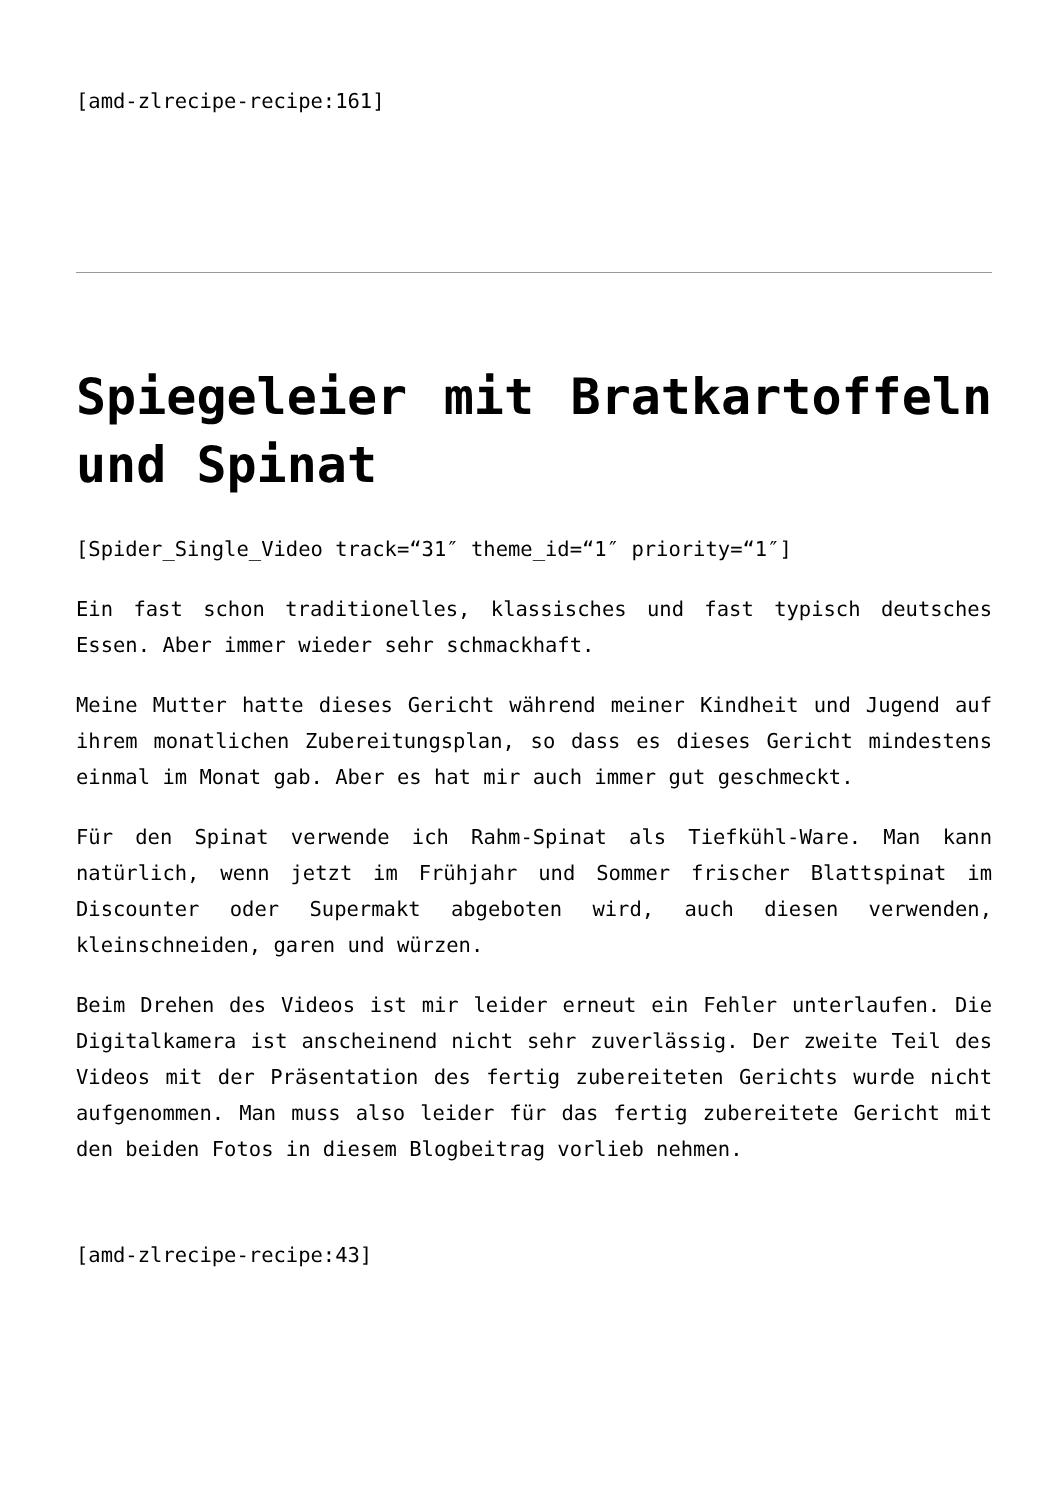[amd-zlrecipe-recipe:161]
Spiegeleier mit Bratkartoffeln und Spinat
[Spider_Single_Video track=“31″ theme_id=“1″ priority=“1″]
Ein fast schon traditionelles, klassisches und fast typisch deutsches Essen. Aber immer wieder sehr schmackhaft.
Meine Mutter hatte dieses Gericht während meiner Kindheit und Jugend auf ihrem monatlichen Zubereitungsplan, so dass es dieses Gericht mindestens einmal im Monat gab. Aber es hat mir auch immer gut geschmeckt.
Für den Spinat verwende ich Rahm-Spinat als Tiefkühl-Ware. Man kann natürlich, wenn jetzt im Frühjahr und Sommer frischer Blattspinat im Discounter oder Supermakt abgeboten wird, auch diesen verwenden, kleinschneiden, garen und würzen.
Beim Drehen des Videos ist mir leider erneut ein Fehler unterlaufen. Die Digitalkamera ist anscheinend nicht sehr zuverlässig. Der zweite Teil des Videos mit der Präsentation des fertig zubereiteten Gerichts wurde nicht aufgenommen. Man muss also leider für das fertig zubereitete Gericht mit den beiden Fotos in diesem Blogbeitrag vorlieb nehmen.
[amd-zlrecipe-recipe:43]